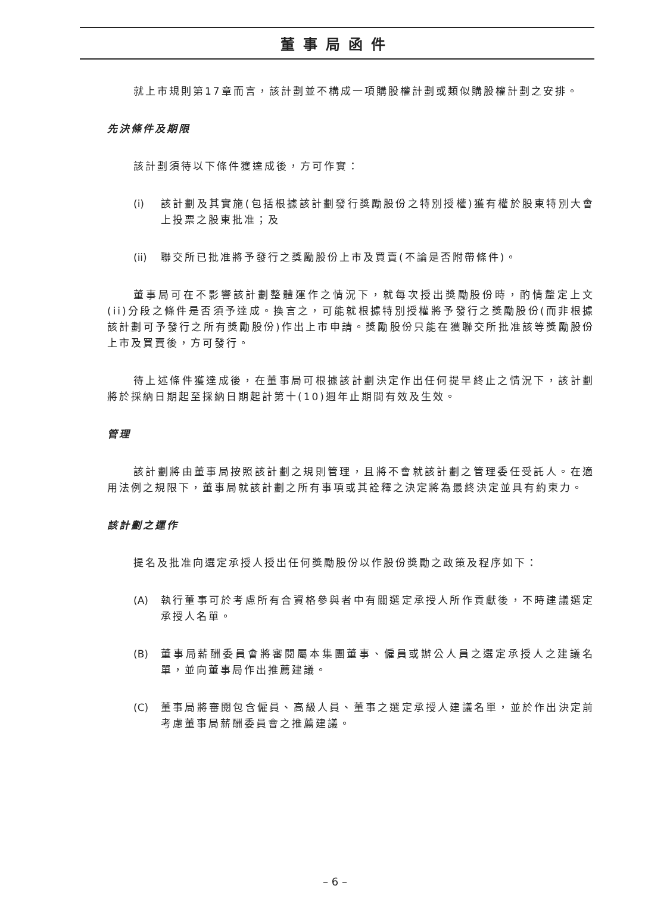董事局函件
就上市規則第17章而言，該計劃並不構成一項購股權計劃或類似購股權計劃之安排。
先決條件及期限
該計劃須待以下條件獲達成後，方可作實：
(i) 該計劃及其實施(包括根據該計劃發行獎勵股份之特別授權)獲有權於股東特別大會上投票之股東批准；及
(ii)
聯交所已批准將予發行之獎勵股份上市及買賣(不論是否附帶條件)。
董事局可在不影響該計劃整體運作之情況下，就每次授出獎勵股份時，酌情釐定上文(ii)分段之條件是否須予達成。換言之，可能就根據特別授權將予發行之獎勵股份(而非根據該計劃可予發行之所有獎勵股份)作出上市申請。獎勵股份只能在獲聯交所批准該等獎勵股份上市及買賣後，方可發行。
待上述條件獲達成後，在董事局可根據該計劃決定作出任何提早終止之情況下，該計劃將於採納日期起至採納日期起計第十(10)週年止期間有效及生效。
管理
該計劃將由董事局按照該計劃之規則管理，且將不會就該計劃之管理委任受託人。在適用法例之規限下，董事局就該計劃之所有事項或其詮釋之決定將為最終決定並具有約束力。
該計劃之運作
提名及批准向選定承授人授出任何獎勵股份以作股份獎勵之政策及程序如下：
(A) 執行董事可於考慮所有合資格參與者中有關選定承授人所作貢獻後，不時建議選定承授人名單。
(B) 董事局薪酬委員會將審閱屬本集團董事、僱員或辦公人員之選定承授人之建議名單，並向董事局作出推薦建議。
(C) 董事局將審閱包含僱員、高級人員、董事之選定承授人建議名單，並於作出決定前考慮董事局薪酬委員會之推薦建議。
– 6 –